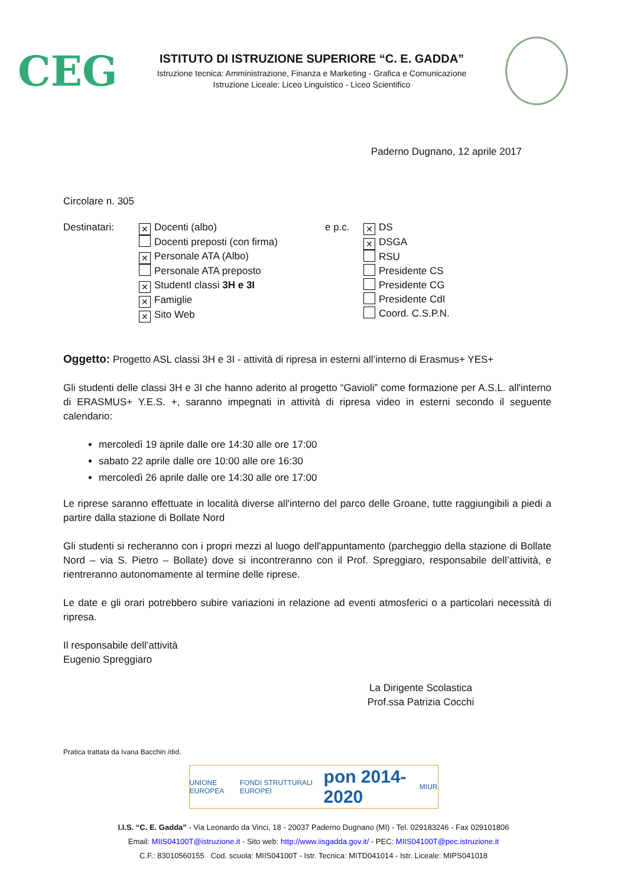CEG
ISTITUTO DI ISTRUZIONE SUPERIORE “C. E. GADDA”
Istruzione tecnica: Amministrazione, Finanza e Marketing - Grafica e Comunicazione
Istruzione Liceale: Liceo Linguistico - Liceo Scientifico
Paderno Dugnano, 12 aprile 2017
Circolare n. 305
Destinatari:
✕ Docenti (albo)
Docenti preposti (con firma)
✕ Personale ATA (Albo)
Personale ATA preposto
✕ StudentI classi 3H e 3I
✕ Famiglie
✕ Sito Web
e p.c.
✕ DS
✕ DSGA
RSU
Presidente CS
Presidente CG
Presidente CdI
Coord. C.S.P.N.
Oggetto: Progetto ASL classi 3H e 3I - attività di ripresa in esterni all’interno di Erasmus+ YES+
Gli studenti delle classi 3H e 3I che hanno aderito al progetto “Gavioli” come formazione per A.S.L. all'interno di ERASMUS+ Y.E.S. +, saranno impegnati in attività di ripresa video in esterni secondo il seguente calendario:
mercoledì 19 aprile dalle ore 14:30 alle ore 17:00
sabato 22 aprile dalle ore 10:00 alle ore 16:30
mercoledì 26 aprile dalle ore 14:30 alle ore 17:00
Le riprese saranno effettuate in località diverse all'interno del parco delle Groane, tutte raggiungibili a piedi a partire dalla stazione di Bollate Nord
Gli studenti si recheranno con i propri mezzi al luogo dell'appuntamento (parcheggio della stazione di Bollate Nord – via S. Pietro – Bollate) dove si incontreranno con il Prof. Spreggiaro, responsabile dell’attività, e rientreranno autonomamente al termine delle riprese.
Le date e gli orari potrebbero subire variazioni in relazione ad eventi atmosferici o a particolari necessità di ripresa.
Il responsabile dell’attività
Eugenio Spreggiaro
La Dirigente Scolastica
Prof.ssa Patrizia Cocchi
Pratica trattata da Ivana Bacchin /did.
UNIONE EUROPEA FONDI STRUTTURALI EUROPEI pon 2014-2020 MIUR
I.I.S. “C. E. Gadda” - Via Leonardo da Vinci, 18 - 20037 Paderno Dugnano (MI) - Tel. 029183246 - Fax 029101806
Email: MIIS04100T@istruzione.it - Sito web: http://www.iisgadda.gov.it/ - PEC: MIIS04100T@pec.istruzione.it
C.F.: 83010560155 Cod. scuola: MIIS04100T - Istr. Tecnica: MITD041014 - Istr. Liceale: MIPS041018